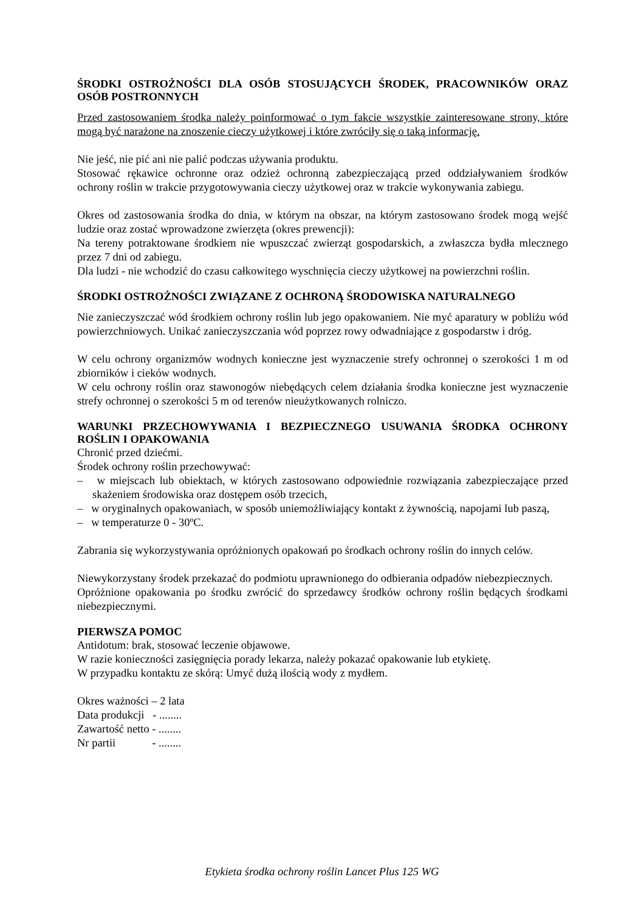ŚRODKI OSTROŻNOŚCI DLA OSÓB STOSUJĄCYCH ŚRODEK, PRACOWNIKÓW ORAZ OSÓB POSTRONNYCH
Przed zastosowaniem środka należy poinformować o tym fakcie wszystkie zainteresowane strony, które mogą być narażone na znoszenie cieczy użytkowej i które zwróciły się o taką informację.
Nie jeść, nie pić ani nie palić podczas używania produktu.
Stosować rękawice ochronne oraz odzież ochronną zabezpieczającą przed oddziaływaniem środków ochrony roślin w trakcie przygotowywania cieczy użytkowej oraz w trakcie wykonywania zabiegu.
Okres od zastosowania środka do dnia, w którym na obszar, na którym zastosowano środek mogą wejść ludzie oraz zostać wprowadzone zwierzęta (okres prewencji):
Na tereny potraktowane środkiem nie wpuszczać zwierząt gospodarskich, a zwłaszcza bydła mlecznego przez 7 dni od zabiegu.
Dla ludzi - nie wchodzić do czasu całkowitego wyschnięcia cieczy użytkowej na powierzchni roślin.
ŚRODKI OSTROŻNOŚCI ZWIĄZANE Z OCHRONĄ ŚRODOWISKA NATURALNEGO
Nie zanieczyszczać wód środkiem ochrony roślin lub jego opakowaniem. Nie myć aparatury w pobliżu wód powierzchniowych. Unikać zanieczyszczania wód poprzez rowy odwadniające z gospodarstw i dróg.
W celu ochrony organizmów wodnych konieczne jest wyznaczenie strefy ochronnej o szerokości 1 m od zbiorników i cieków wodnych.
W celu ochrony roślin oraz stawonogów niebędących celem działania środka konieczne jest wyznaczenie strefy ochronnej o szerokości 5 m od terenów nieużytkowanych rolniczo.
WARUNKI PRZECHOWYWANIA I BEZPIECZNEGO USUWANIA ŚRODKA OCHRONY ROŚLIN I OPAKOWANIA
Chronić przed dziećmi.
Środek ochrony roślin przechowywać:
– w miejscach lub obiektach, w których zastosowano odpowiednie rozwiązania zabezpieczające przed skażeniem środowiska oraz dostępem osób trzecich,
– w oryginalnych opakowaniach, w sposób uniemożliwiający kontakt z żywnością, napojami lub paszą,
– w temperaturze 0 - 30ºC.
Zabrania się wykorzystywania opróżnionych opakowań po środkach ochrony roślin do innych celów.
Niewykorzystany środek przekazać do podmiotu uprawnionego do odbierania odpadów niebezpiecznych.
Opróżnione opakowania po środku zwrócić do sprzedawcy środków ochrony roślin będących środkami niebezpiecznymi.
PIERWSZA POMOC
Antidotum: brak, stosować leczenie objawowe.
W razie konieczności zasięgnięcia porady lekarza, należy pokazać opakowanie lub etykietę.
W przypadku kontaktu ze skórą: Umyć dużą ilością wody z mydłem.
Okres ważności – 2 lata
Data produkcji - ........
Zawartość netto - ........
Nr partii - ........
Etykieta środka ochrony roślin Lancet Plus 125 WG